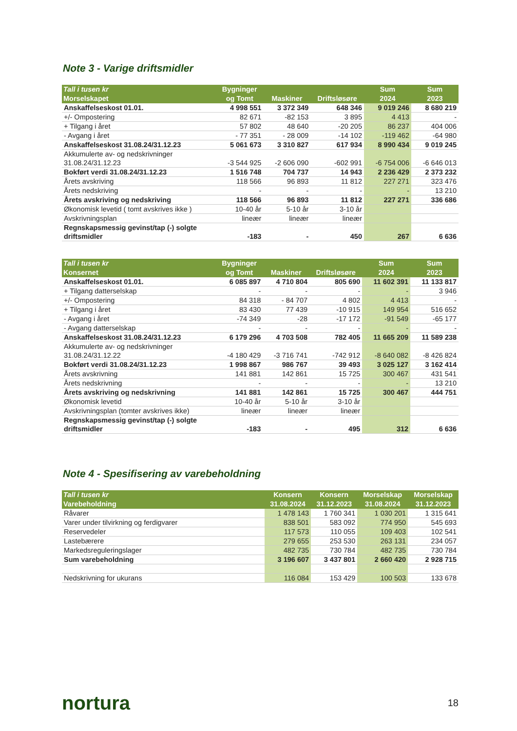Note 3 - Varige driftsmidler
| Tall i tusen kr Morselskapet | Bygninger og Tomt | Maskiner | Driftsløsøre | Sum 2024 | Sum 2023 |
| --- | --- | --- | --- | --- | --- |
| Anskaffelseskost 01.01. | 4 998 551 | 3 372 349 | 648 346 | 9 019 246 | 8 680 219 |
| +/- Ompostering | 82 671 | -82 153 | 3 895 | 4 413 | - |
| + Tilgang i året | 57 802 | 48 640 | -20 205 | 86 237 | 404 006 |
| - Avgang i året | - 77 351 | - 28 009 | -14 102 | -119 462 | -64 980 |
| Anskaffelseskost 31.08.24/31.12.23 | 5 061 673 | 3 310 827 | 617 934 | 8 990 434 | 9 019 245 |
| Akkumulerte av- og nedskrivninger 31.08.24/31.12.23 | -3 544 925 | -2 606 090 | -602 991 | -6 754 006 | -6 646 013 |
| Bokført verdi 31.08.24/31.12.23 | 1 516 748 | 704 737 | 14 943 | 2 236 429 | 2 373 232 |
| Årets avskriving | 118 566 | 96 893 | 11 812 | 227 271 | 323 476 |
| Årets nedskriving | - | - | - | - | 13 210 |
| Årets avskriving og nedskriving | 118 566 | 96 893 | 11 812 | 227 271 | 336 686 |
| Økonomisk levetid ( tomt avskrives ikke ) | 10-40 år | 5-10 år | 3-10 år | | |
| Avskrivningsplan | lineær | lineær | lineær | | |
| Regnskapsmessig gevinst/tap (-) solgte driftsmidler | -183 | - | 450 | 267 | 6 636 |
| Tall i tusen kr Konsernet | Bygninger og Tomt | Maskiner | Driftsløsøre | Sum 2024 | Sum 2023 |
| --- | --- | --- | --- | --- | --- |
| Anskaffelseskost 01.01. | 6 085 897 | 4 710 804 | 805 690 | 11 602 391 | 11 133 817 |
| + Tilgang datterselskap | - | - | - | - | 3 946 |
| +/- Ompostering | 84 318 | - 84 707 | 4 802 | 4 413 | - |
| + Tilgang i året | 83 430 | 77 439 | -10 915 | 149 954 | 516 652 |
| - Avgang i året | -74 349 | -28 | -17 172 | -91 549 | -65 177 |
| - Avgang datterselskap | - | - | - | - | - |
| Anskaffelseskost 31.08.24/31.12.23 | 6 179 296 | 4 703 508 | 782 405 | 11 665 209 | 11 589 238 |
| Akkumulerte av- og nedskrivninger 31.08.24/31.12.22 | -4 180 429 | -3 716 741 | -742 912 | -8 640 082 | -8 426 824 |
| Bokført verdi 31.08.24/31.12.23 | 1 998 867 | 986 767 | 39 493 | 3 025 127 | 3 162 414 |
| Årets avskrivning | 141 881 | 142 861 | 15 725 | 300 467 | 431 541 |
| Årets nedskrivning | - | - | - | - | 13 210 |
| Årets avskriving og nedskrivning | 141 881 | 142 861 | 15 725 | 300 467 | 444 751 |
| Økonomisk levetid | 10-40 år | 5-10 år | 3-10 år | | |
| Avskrivningsplan (tomter avskrives ikke) | lineær | lineær | lineær | | |
| Regnskapsmessig gevinst/tap (-) solgte driftsmidler | -183 | - | 495 | 312 | 6 636 |
Note 4 - Spesifisering av varebeholdning
| Tall i tusen kr Varebeholdning | Konsern 31.08.2024 | Konsern 31.12.2023 | Morselskap 31.08.2024 | Morselskap 31.12.2023 |
| --- | --- | --- | --- | --- |
| Råvarer | 1 478 143 | 1 760 341 | 1 030 201 | 1 315 641 |
| Varer under tilvirkning og ferdigvarer | 838 501 | 583 092 | 774 950 | 545 693 |
| Reservedeler | 117 573 | 110 055 | 109 403 | 102 541 |
| Lastebærere | 279 655 | 253 530 | 263 131 | 234 057 |
| Markedsreguleringslager | 482 735 | 730 784 | 482 735 | 730 784 |
| Sum varebeholdning | 3 196 607 | 3 437 801 | 2 660 420 | 2 928 715 |
| Nedskrivning for ukurans | 116 084 | 153 429 | 100 503 | 133 678 |
nortura 18